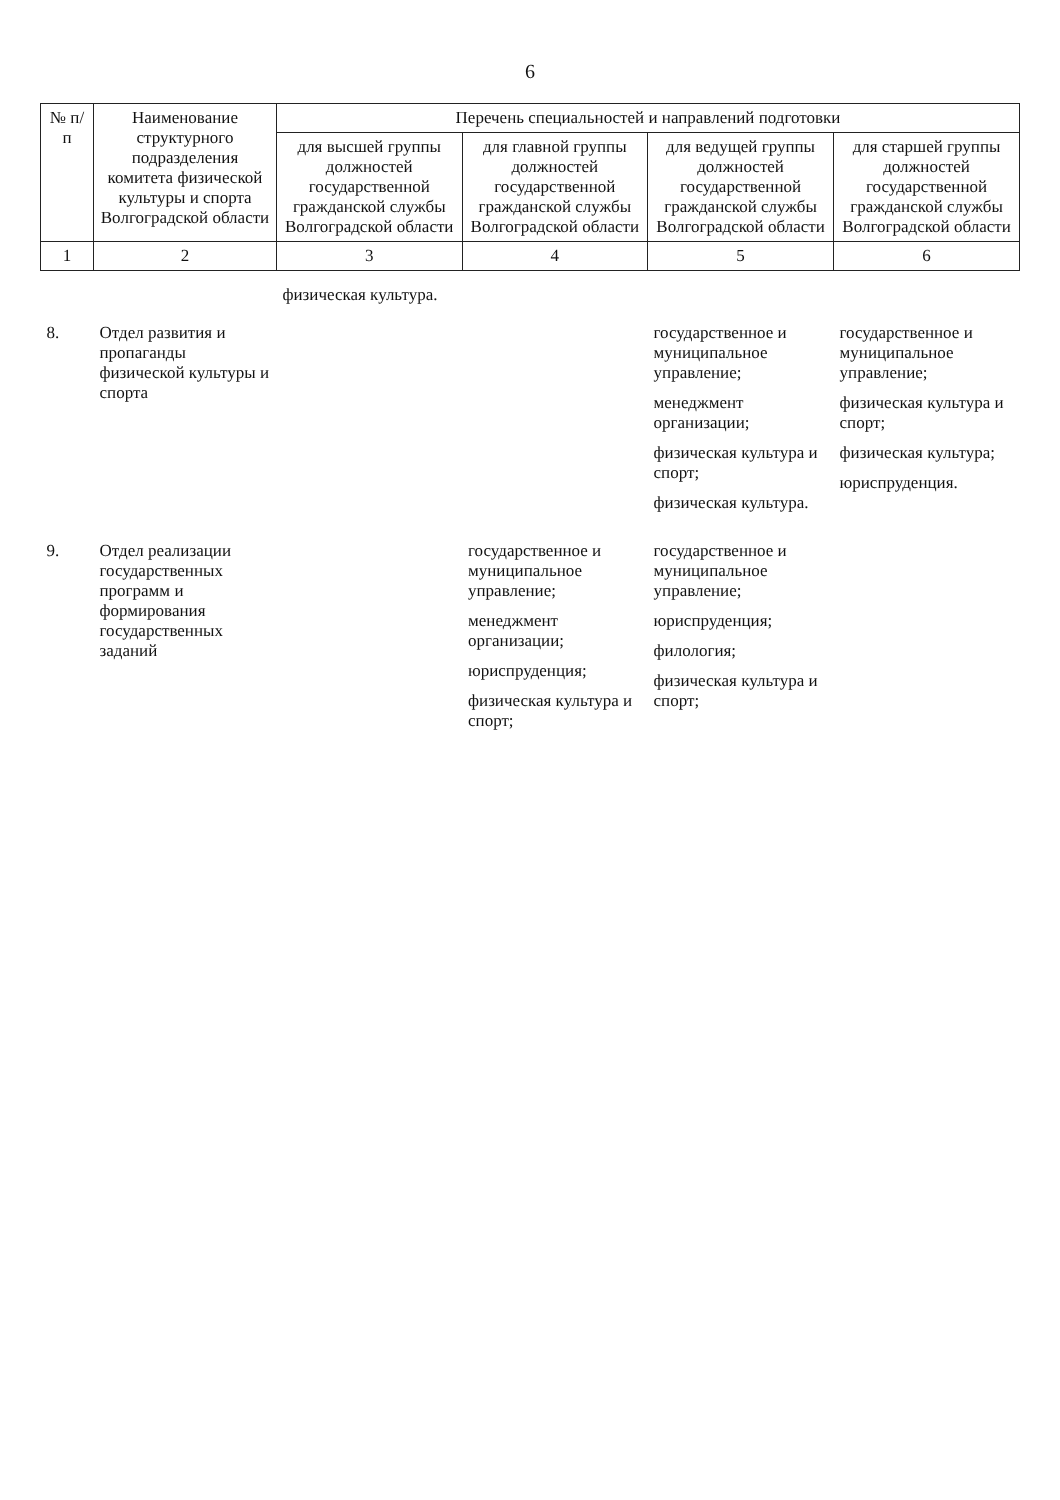6
| № п/п | Наименование структурного подразделения комитета физической культуры и спорта Волгоградской области | Перечень специальностей и направлений подготовки | | | |
| --- | --- | --- | --- | --- | --- |
| | | для высшей группы должностей государственной гражданской службы Волгоградской области | для главной группы должностей государственной гражданской службы Волгоградской области | для ведущей группы должностей государственной гражданской службы Волгоградской области | для старшей группы должностей государственной гражданской службы Волгоградской области |
| 1 | 2 | 3 | 4 | 5 | 6 |
| | | физическая культура. | | | |
| 8. | Отдел развития и пропаганды физической культуры и спорта | | | государственное и муниципальное управление; менеджмент организации; физическая культура и спорт; физическая культура. | государственное и муниципальное управление; физическая культура и спорт; физическая культура; юриспруденция. |
| 9. | Отдел реализации государственных программ и формирования государственных заданий | | государственное и муниципальное управление; менеджмент организации; юриспруденция; физическая культура и спорт; | государственное и муниципальное управление; юриспруденция; филология; физическая культура и спорт; | |